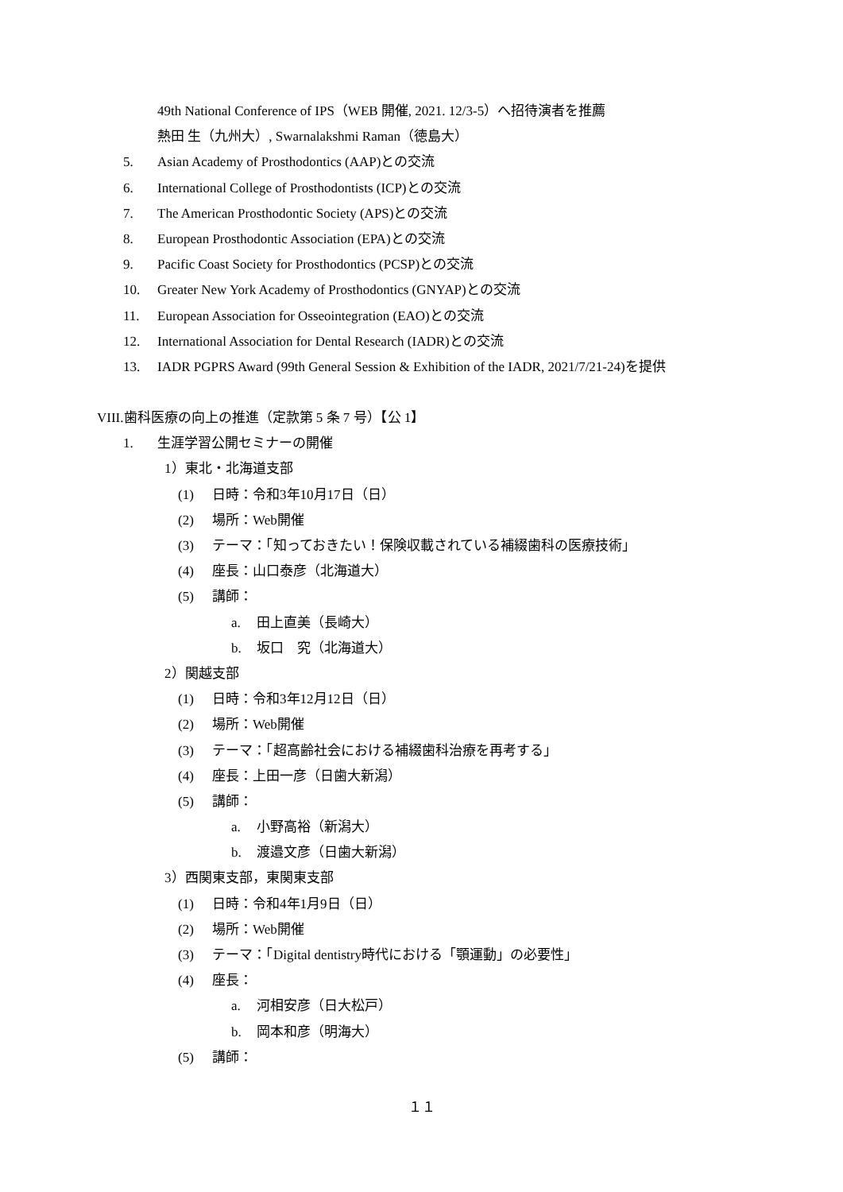49th National Conference of IPS（WEB 開催, 2021. 12/3-5）へ招待演者を推薦
熱田 生（九州大）, Swarnalakshmi Raman（徳島大）
5. Asian Academy of Prosthodontics (AAP)との交流
6. International College of Prosthodontists (ICP)との交流
7. The American Prosthodontic Society (APS)との交流
8. European Prosthodontic Association (EPA)との交流
9. Pacific Coast Society for Prosthodontics (PCSP)との交流
10. Greater New York Academy of Prosthodontics (GNYAP)との交流
11. European Association for Osseointegration (EAO)との交流
12. International Association for Dental Research (IADR)との交流
13. IADR PGPRS Award (99th General Session & Exhibition of the IADR, 2021/7/21-24)を提供
VIII.歯科医療の向上の推進（定款第 5 条 7 号）【公 1】
1. 生涯学習公開セミナーの開催
1）東北・北海道支部
(1) 日時：令和3年10月17日（日）
(2) 場所：Web開催
(3) テーマ：「知っておきたい！保険収載されている補綴歯科の医療技術」
(4) 座長：山口泰彦（北海道大）
(5) 講師：
a. 田上直美（長崎大）
b. 坂口　究（北海道大）
2）関越支部
(1) 日時：令和3年12月12日（日）
(2) 場所：Web開催
(3) テーマ：「超高齢社会における補綴歯科治療を再考する」
(4) 座長：上田一彦（日歯大新潟）
(5) 講師：
a. 小野高裕（新潟大）
b. 渡邉文彦（日歯大新潟）
3）西関東支部，東関東支部
(1) 日時：令和4年1月9日（日）
(2) 場所：Web開催
(3) テーマ：「Digital dentistry時代における「顎運動」の必要性」
(4) 座長：
a. 河相安彦（日大松戸）
b. 岡本和彦（明海大）
(5) 講師：
１１